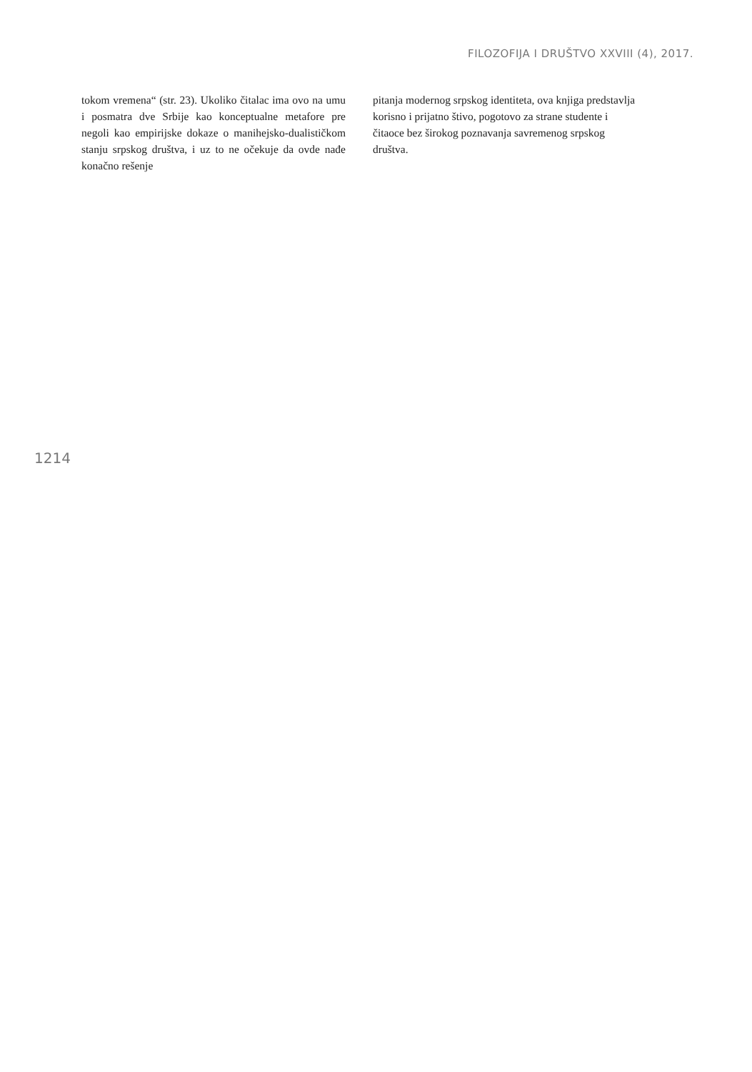FILOZOFIJA I DRUŠTVO XXVIII (4), 2017.
tokom vremena“ (str. 23). Ukoliko čitalac ima ovo na umu i posmatra dve Srbije kao konceptualne metafore pre negoli kao empirijske dokaze o manihejsko-dualističkom stanju srpskog društva, i uz to ne očekuje da ovde nađe konačno rešenje
pitanja modernog srpskog identiteta, ova knjiga predstavlja korisno i prijatno štivo, pogotovo za strane studente i čitaoce bez širokog poznavanja savremenog srpskog društva.
1214